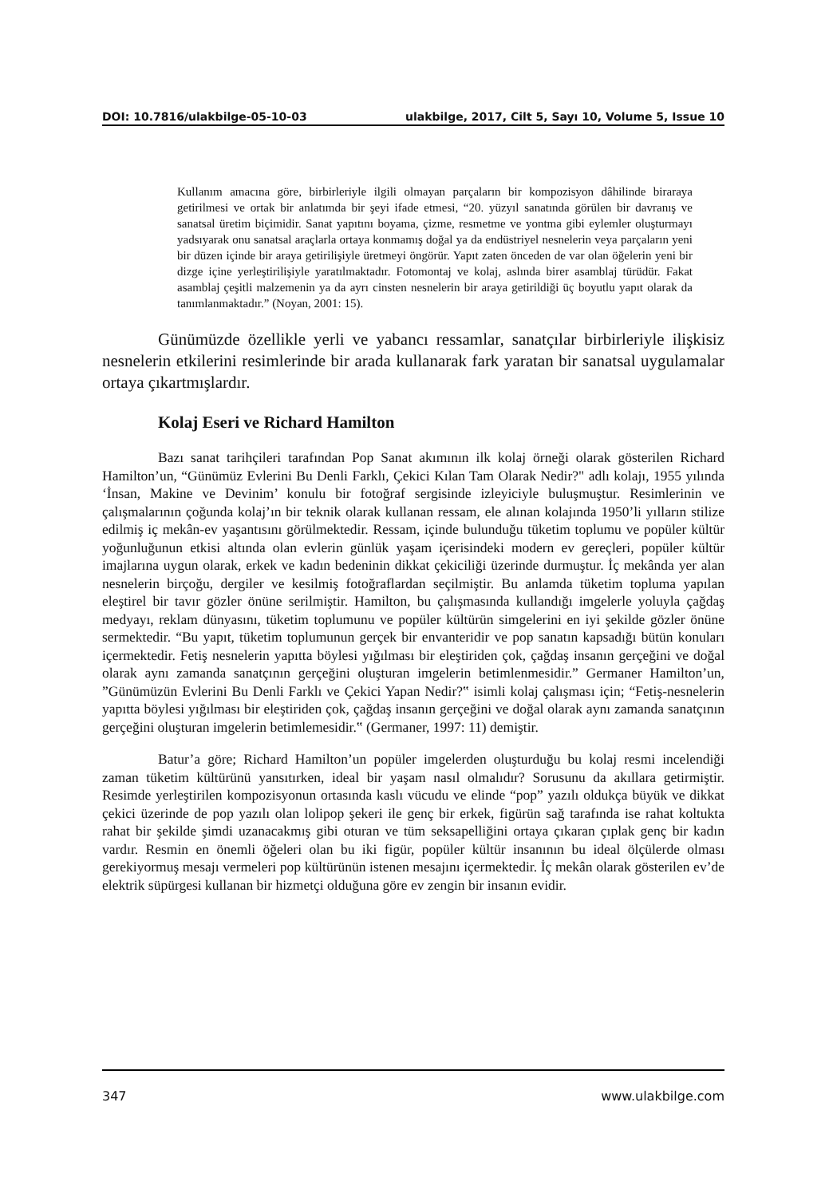DOI: 10.7816/ulakbilge-05-10-03 ulakbilge, 2017, Cilt 5, Sayı 10, Volume 5, Issue 10
Kullanım amacına göre, birbirleriyle ilgili olmayan parçaların bir kompozisyon dâhilinde biraraya getirilmesi ve ortak bir anlatımda bir şeyi ifade etmesi, “20. yüzyıl sanatında görülen bir davranış ve sanatsal üretim biçimidir. Sanat yapıtını boyama, çizme, resmetme ve yontma gibi eylemler oluşturmayı yadsıyarak onu sanatsal araçlarla ortaya konmamış doğal ya da endüstriyel nesnelerin veya parçaların yeni bir düzen içinde bir araya getirilişiyle üretmeyi öngörür. Yapıt zaten önceden de var olan öğelerin yeni bir dizge içine yerleştirilişiyle yaratılmaktadır. Fotomontaj ve kolaj, aslında birer asamblaj türüdür. Fakat asamblaj çeşitli malzemenin ya da ayrı cinsten nesnelerin bir araya getirildiği üç boyutlu yapıt olarak da tanımlanmaktadır.” (Noyan, 2001: 15).
Günümüzde özellikle yerli ve yabancı ressamlar, sanatçılar birbirleriyle ilişkisiz nesnelerin etkilerini resimlerinde bir arada kullanarak fark yaratan bir sanatsal uygulamalar ortaya çıkartmışlardır.
Kolaj Eseri ve Richard Hamilton
Bazı sanat tarihçileri tarafından Pop Sanat akımının ilk kolaj örneği olarak gösterilen Richard Hamilton’un, “Günümüz Evlerini Bu Denli Farklı, Çekici Kılan Tam Olarak Nedir?" adlı kolajı, 1955 yılında ‘İnsan, Makine ve Devinim’ konulu bir fotoğraf sergisinde izleyiciyle buluşmuştur. Resimlerinin ve çalışmalarının çoğunda kolaj’ın bir teknik olarak kullanan ressam, ele alınan kolajında 1950’li yılların stilize edilmiş iç mekân-ev yaşantısını görülmektedir. Ressam, içinde bulunduğu tüketim toplumu ve popüler kültür yoğunluğunun etkisi altında olan evlerin günlük yaşam içerisindeki modern ev gereçleri, popüler kültür imajlarına uygun olarak, erkek ve kadın bedeninin dikkat çekiciliği üzerinde durmuştur. İç mekânda yer alan nesnelerin birçoğu, dergiler ve kesilmiş fotoğraflardan seçilmiştir. Bu anlamda tüketim topluma yapılan eleştirel bir tavır gözler önüne serilmiştir. Hamilton, bu çalışmasında kullandığı imgelerle yoluyla çağdaş medyayı, reklam dünyasını, tüketim toplumunu ve popüler kültürün simgelerini en iyi şekilde gözler önüne sermektedir. “Bu yapıt, tüketim toplumunun gerçek bir envanteridir ve pop sanatın kapsadığı bütün konuları içermektedir. Fetiş nesnelerin yapıtta böylesi yığılması bir eleştiriden çok, çağdaş insanın gerçeğini ve doğal olarak aynı zamanda sanatçının gerçeğini oluşturan imgelerin betimlenmesidir.” Germaner Hamilton’un, ”Günümüzün Evlerini Bu Denli Farklı ve Çekici Yapan Nedir?‟ isimli kolaj çalışması için; “Fetiş-nesnelerin yapıtta böylesi yığılması bir eleştiriden çok, çağdaş insanın gerçeğini ve doğal olarak aynı zamanda sanatçının gerçeğini oluşturan imgelerin betimlemesidir.‟ (Germaner, 1997: 11) demiştir.
Batur’a göre; Richard Hamilton’un popüler imgelerden oluşturduğu bu kolaj resmi incelendiği zaman tüketim kültürünü yansıtırken, ideal bir yaşam nasıl olmalıdır? Sorusunu da akıllara getirmiştir. Resimde yerleştirilen kompozisyonun ortasında kaslı vücudu ve elinde “pop” yazılı oldukça büyük ve dikkat çekici üzerinde de pop yazılı olan lolipop şekeri ile genç bir erkek, figürün sağ tarafında ise rahat koltukta rahat bir şekilde şimdi uzanacakmış gibi oturan ve tüm seksapelliğini ortaya çıkaran çıplak genç bir kadın vardır. Resmin en önemli öğeleri olan bu iki figür, popüler kültür insanının bu ideal ölçülerde olması gerekiyormuş mesajı vermeleri pop kültürünün istenen mesajını içermektedir. İç mekân olarak gösterilen ev’de elektrik süpürgesi kullanan bir hizmetçi olduğuna göre ev zengin bir insanın evidir.
347 www.ulakbilge.com